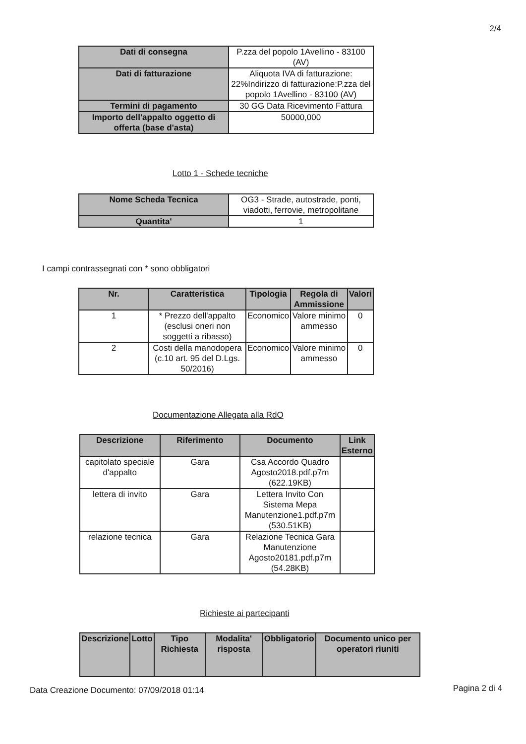2/4
| Dati di consegna | P.zza del popolo 1Avellino - 83100 (AV) |
| Dati di fatturazione | Aliquota IVA di fatturazione: 22%Indirizzo di fatturazione:P.zza del popolo 1Avellino - 83100 (AV) |
| Termini di pagamento | 30 GG Data Ricevimento Fattura |
| Importo dell'appalto oggetto di offerta (base d'asta) | 50000,000 |
Lotto 1 - Schede tecniche
| Nome Scheda Tecnica | OG3 - Strade, autostrade, ponti, viadotti, ferrovie, metropolitane |
| Quantita' | 1 |
I campi contrassegnati con * sono obbligatori
| Nr. | Caratteristica | Tipologia | Regola di Ammissione | Valori |
| --- | --- | --- | --- | --- |
| 1 | * Prezzo dell'appalto (esclusi oneri non soggetti a ribasso) | Economico | Valore minimo ammesso | 0 |
| 2 | Costi della manodopera (c.10 art. 95 del D.Lgs. 50/2016) | Economico | Valore minimo ammesso | 0 |
Documentazione Allegata alla RdO
| Descrizione | Riferimento | Documento | Link Esterno |
| --- | --- | --- | --- |
| capitolato speciale d'appalto | Gara | Csa Accordo Quadro Agosto2018.pdf.p7m (622.19KB) | |
| lettera di invito | Gara | Lettera Invito Con Sistema Mepa Manutenzione1.pdf.p7m (530.51KB) | |
| relazione tecnica | Gara | Relazione Tecnica Gara Manutenzione Agosto20181.pdf.p7m (54.28KB) | |
Richieste ai partecipanti
| Descrizione | Lotto | Tipo Richiesta | Modalita' risposta | Obbligatorio | Documento unico per operatori riuniti |
| --- | --- | --- | --- | --- | --- |
Data Creazione Documento: 07/09/2018 01:14
Pagina 2 di 4